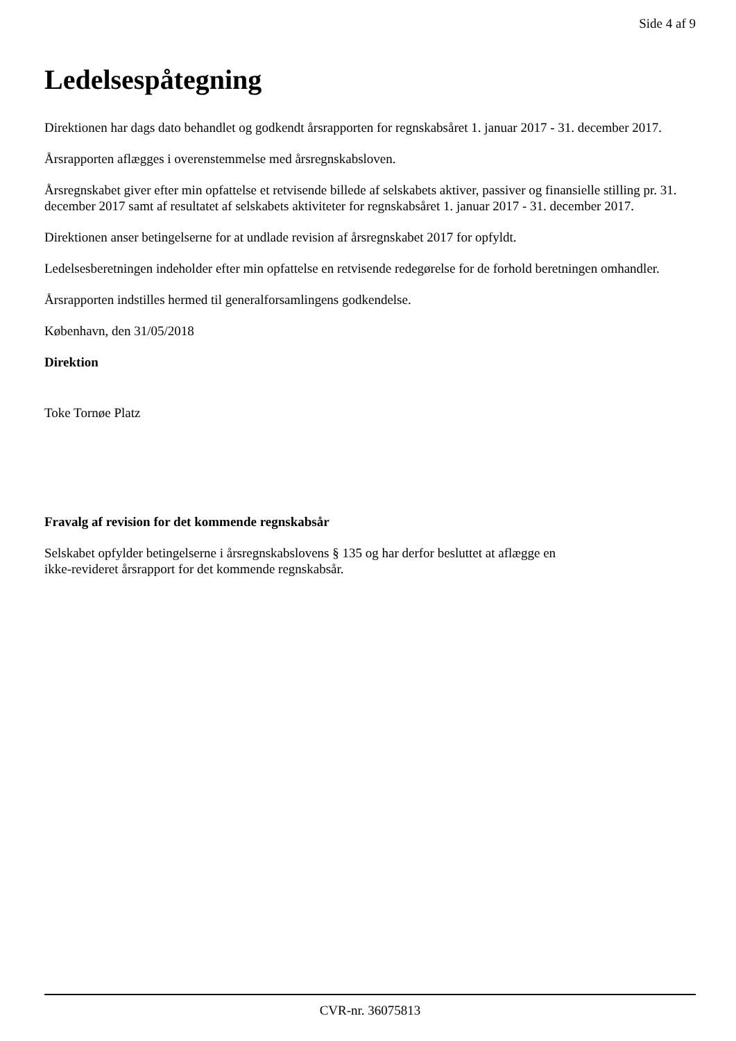Side 4 af 9
Ledelsespåtegning
Direktionen har dags dato behandlet og godkendt årsrapporten for regnskabsåret 1. januar 2017 - 31. december 2017.
Årsrapporten aflægges i overenstemmelse med årsregnskabsloven.
Årsregnskabet giver efter min opfattelse et retvisende billede af selskabets aktiver, passiver og finansielle stilling pr. 31. december 2017 samt af resultatet af selskabets aktiviteter for regnskabsåret 1. januar 2017 - 31. december 2017.
Direktionen anser betingelserne for at undlade revision af årsregnskabet 2017 for opfyldt.
Ledelsesberetningen indeholder efter min opfattelse en retvisende redegørelse for de forhold beretningen omhandler.
Årsrapporten indstilles hermed til generalforsamlingens godkendelse.
København, den 31/05/2018
Direktion
Toke Tornøe Platz
Fravalg af revision for det kommende regnskabsår
Selskabet opfylder betingelserne i årsregnskabslovens § 135 og har derfor besluttet at aflægge en
ikke-revideret årsrapport for det kommende regnskabsår.
CVR-nr. 36075813